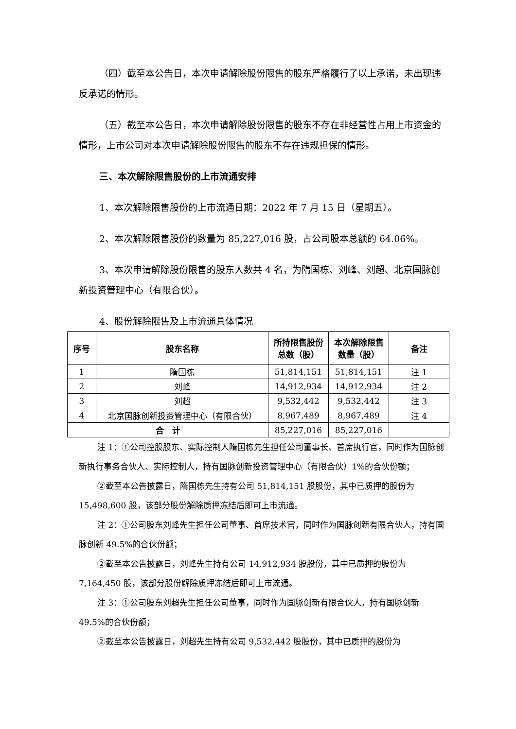（四）截至本公告日，本次申请解除股份限售的股东严格履行了以上承诺，未出现违反承诺的情形。
（五）截至本公告日，本次申请解除股份限售的股东不存在非经营性占用上市资金的情形，上市公司对本次申请解除股份限售的股东不存在违规担保的情形。
三、本次解除限售股份的上市流通安排
1、本次解除限售股份的上市流通日期：2022 年 7 月 15 日（星期五）。
2、本次解除限售股份的数量为 85,227,016 股，占公司股本总额的 64.06%。
3、本次申请解除股份限售的股东人数共 4 名，为隋国栋、刘峰、刘超、北京国脉创新投资管理中心（有限合伙）。
4、股份解除限售及上市流通具体情况
| 序号 | 股东名称 | 所持限售股份总数（股） | 本次解除限售数量（股） | 备注 |
| --- | --- | --- | --- | --- |
| 1 | 隋国栋 | 51,814,151 | 51,814,151 | 注 1 |
| 2 | 刘峰 | 14,912,934 | 14,912,934 | 注 2 |
| 3 | 刘超 | 9,532,442 | 9,532,442 | 注 3 |
| 4 | 北京国脉创新投资管理中心（有限合伙） | 8,967,489 | 8,967,489 | 注 4 |
| 合 计 | | 85,227,016 | 85,227,016 | |
注 1：①公司控股股东、实际控制人隋国栋先生担任公司董事长、首席执行官，同时作为国脉创新执行事务合伙人、实际控制人，持有国脉创新投资管理中心（有限合伙）1%的合伙份额；
②截至本公告披露日，隋国栋先生持有公司 51,814,151 股股份，其中已质押的股份为 15,498,600 股，该部分股份解除质押冻结后即可上市流通。
注 2：①公司股东刘峰先生担任公司董事、首席技术官，同时作为国脉创新有限合伙人，持有国脉创新 49.5%的合伙份额；
②截至本公告披露日，刘峰先生持有公司 14,912,934 股股份，其中已质押的股份为 7,164,450 股，该部分股份解除质押冻结后即可上市流通。
注 3：①公司股东刘超先生担任公司董事，同时作为国脉创新有限合伙人，持有国脉创新 49.5%的合伙份额；
②截至本公告披露日，刘超先生持有公司 9,532,442 股股份，其中已质押的股份为